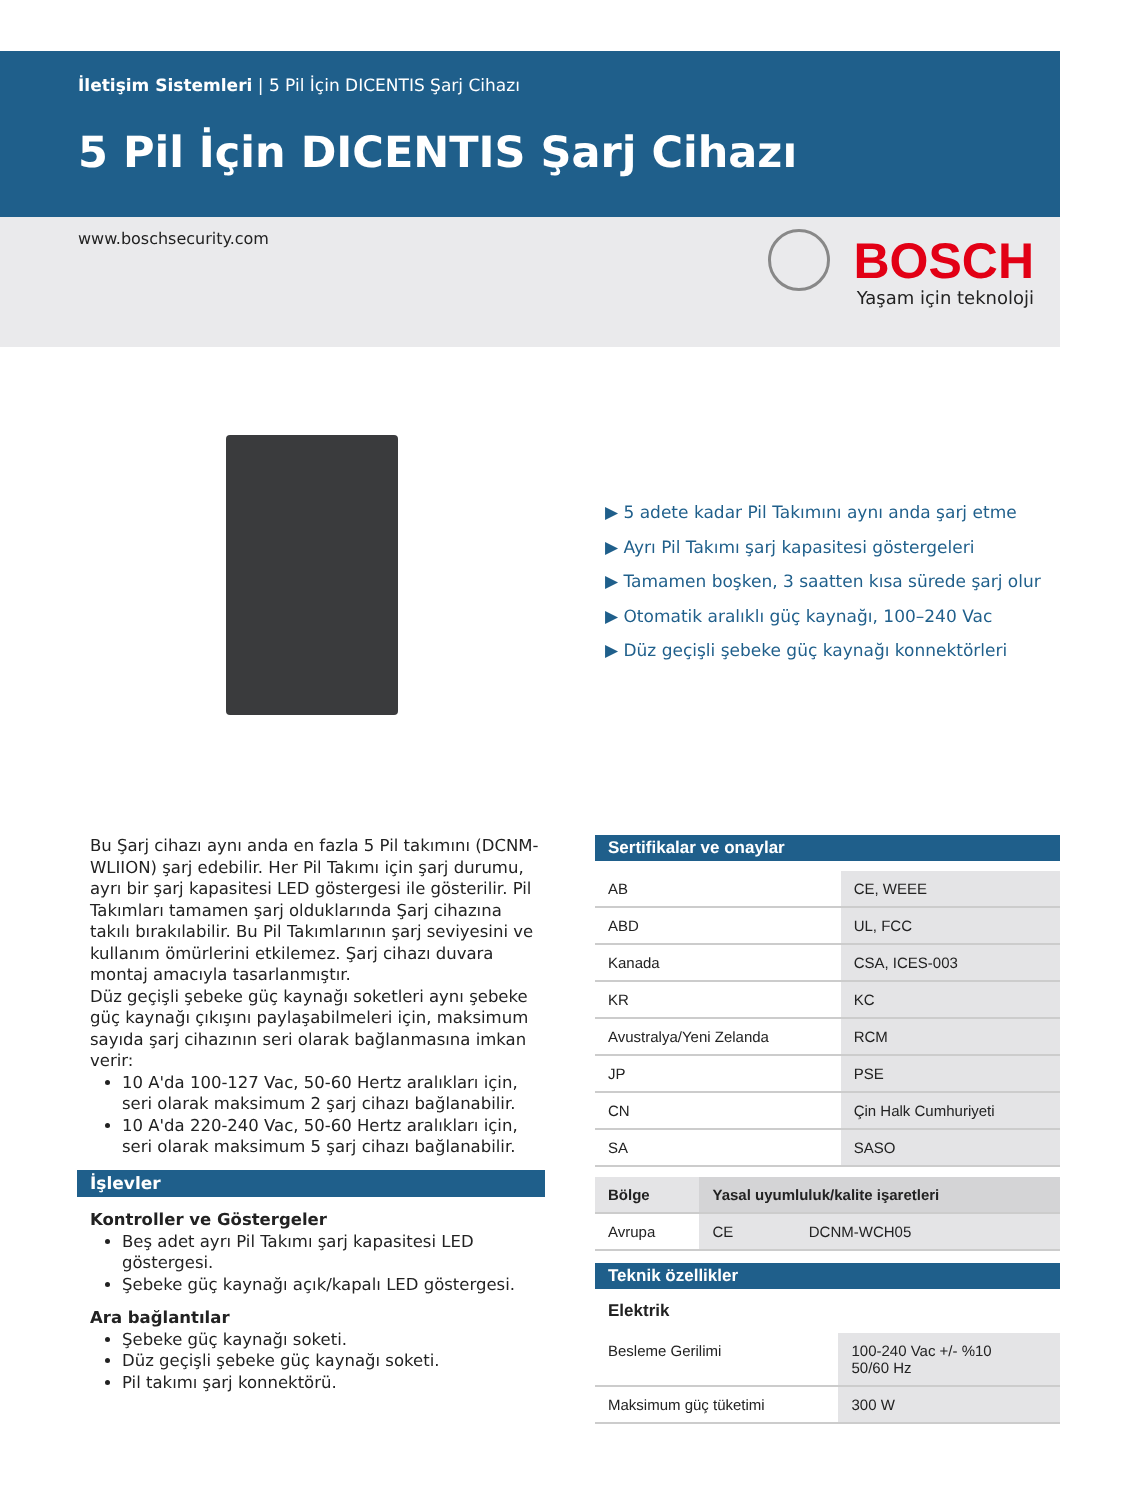İletişim Sistemleri | 5 Pil İçin DICENTIS Şarj Cihazı
5 Pil İçin DICENTIS Şarj Cihazı
www.boschsecurity.com BOSCH
Yaşam için teknoloji
▶ 5 adete kadar Pil Takımını aynı anda şarj etme
▶ Ayrı Pil Takımı şarj kapasitesi göstergeleri
▶ Tamamen boşken, 3 saatten kısa sürede şarj olur
▶ Otomatik aralıklı güç kaynağı, 100–240 Vac
▶ Düz geçişli şebeke güç kaynağı konnektörleri
Bu Şarj cihazı aynı anda en fazla 5 Pil takımını (DCNM-WLIION) şarj edebilir. Her Pil Takımı için şarj durumu, ayrı bir şarj kapasitesi LED göstergesi ile gösterilir. Pil Takımları tamamen şarj olduklarında Şarj cihazına takılı bırakılabilir. Bu Pil Takımlarının şarj seviyesini ve kullanım ömürlerini etkilemez. Şarj cihazı duvara montaj amacıyla tasarlanmıştır.
Düz geçişli şebeke güç kaynağı soketleri aynı şebeke güç kaynağı çıkışını paylaşabilmeleri için, maksimum sayıda şarj cihazının seri olarak bağlanmasına imkan verir:
10 A'da 100-127 Vac, 50-60 Hertz aralıkları için, seri olarak maksimum 2 şarj cihazı bağlanabilir.
10 A'da 220-240 Vac, 50-60 Hertz aralıkları için, seri olarak maksimum 5 şarj cihazı bağlanabilir.
İşlevler
Kontroller ve Göstergeler
Beş adet ayrı Pil Takımı şarj kapasitesi LED göstergesi.
Şebeke güç kaynağı açık/kapalı LED göstergesi.
Ara bağlantılar
Şebeke güç kaynağı soketi.
Düz geçişli şebeke güç kaynağı soketi.
Pil takımı şarj konnektörü.
Sertifikalar ve onaylar
| AB | CE, WEEE |
| ABD | UL, FCC |
| Kanada | CSA, ICES-003 |
| KR | KC |
| Avustralya/Yeni Zelanda | RCM |
| JP | PSE |
| CN | Çin Halk Cumhuriyeti |
| SA | SASO |
| Bölge | Yasal uyumluluk/kalite işaretleri | |
| --- | --- | --- |
| Avrupa | CE | DCNM-WCH05 |
Teknik özellikler
Elektrik
| Besleme Gerilimi | 100-240 Vac +/- %10 50/60 Hz |
| Maksimum güç tüketimi | 300 W |